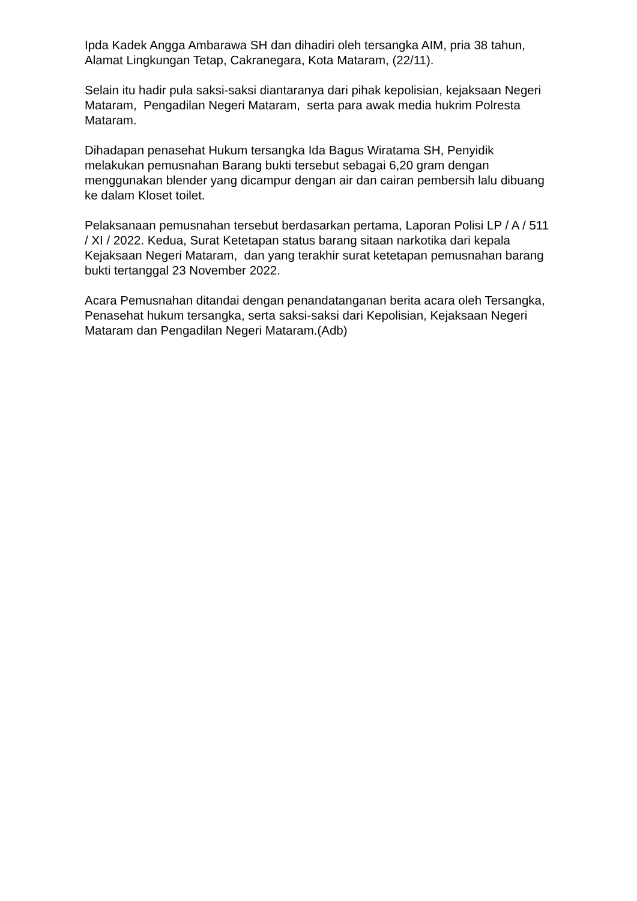Ipda Kadek Angga Ambarawa SH dan dihadiri oleh tersangka AIM, pria 38 tahun, Alamat Lingkungan Tetap, Cakranegara, Kota Mataram, (22/11).
Selain itu hadir pula saksi-saksi diantaranya dari pihak kepolisian, kejaksaan Negeri Mataram, Pengadilan Negeri Mataram, serta para awak media hukrim Polresta Mataram.
Dihadapan penasehat Hukum tersangka Ida Bagus Wiratama SH, Penyidik melakukan pemusnahan Barang bukti tersebut sebagai 6,20 gram dengan menggunakan blender yang dicampur dengan air dan cairan pembersih lalu dibuang ke dalam Kloset toilet.
Pelaksanaan pemusnahan tersebut berdasarkan pertama, Laporan Polisi LP / A / 511 / XI / 2022. Kedua, Surat Ketetapan status barang sitaan narkotika dari kepala Kejaksaan Negeri Mataram, dan yang terakhir surat ketetapan pemusnahan barang bukti tertanggal 23 November 2022.
Acara Pemusnahan ditandai dengan penandatanganan berita acara oleh Tersangka, Penasehat hukum tersangka, serta saksi-saksi dari Kepolisian, Kejaksaan Negeri Mataram dan Pengadilan Negeri Mataram.(Adb)